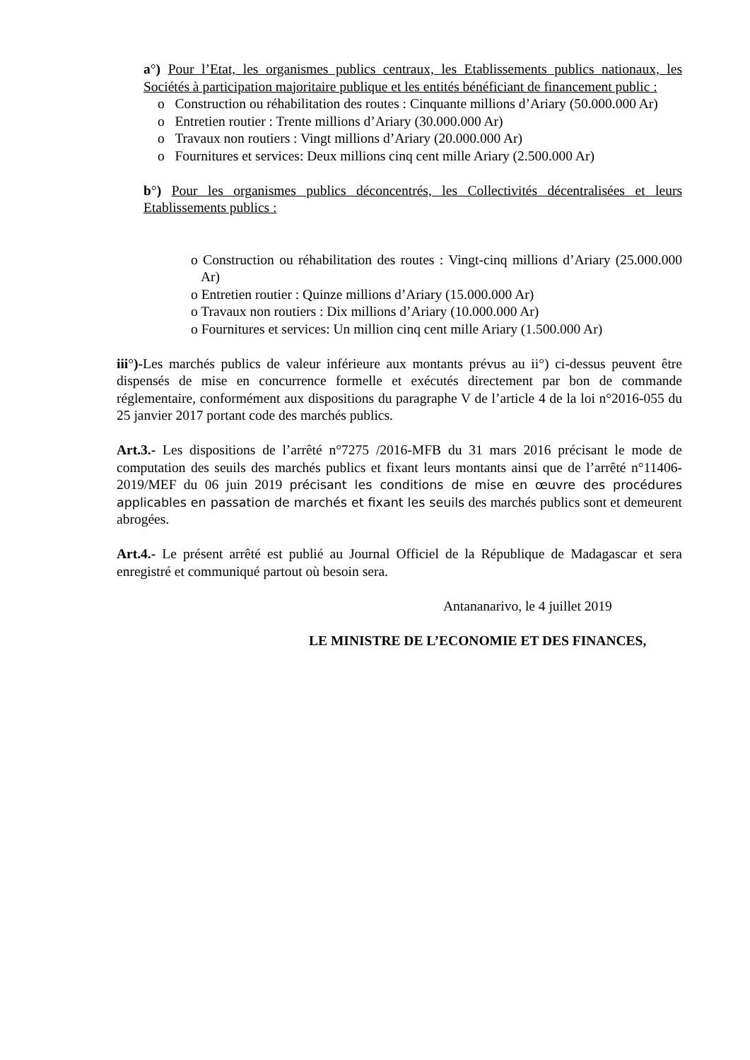a°) Pour l’Etat, les organismes publics centraux, les Etablissements publics nationaux, les Sociétés à participation majoritaire publique et les entités bénéficiant de financement public :
o Construction ou réhabilitation des routes : Cinquante millions d’Ariary (50.000.000 Ar)
o Entretien routier : Trente millions d’Ariary (30.000.000 Ar)
o Travaux non routiers : Vingt millions d’Ariary (20.000.000 Ar)
o Fournitures et services: Deux millions cinq cent mille Ariary (2.500.000 Ar)
b°) Pour les organismes publics déconcentrés, les Collectivités décentralisées et leurs Etablissements publics :
o Construction ou réhabilitation des routes : Vingt-cinq millions d’Ariary (25.000.000 Ar)
o Entretien routier : Quinze millions d’Ariary (15.000.000 Ar)
o Travaux non routiers : Dix millions d’Ariary (10.000.000 Ar)
o Fournitures et services: Un million cinq cent mille Ariary (1.500.000 Ar)
iii°)-Les marchés publics de valeur inférieure aux montants prévus au ii°) ci-dessus peuvent être dispensés de mise en concurrence formelle et exécutés directement par bon de commande réglementaire, conformément aux dispositions du paragraphe V de l’article 4 de la loi n°2016-055 du 25 janvier 2017 portant code des marchés publics.
Art.3.- Les dispositions de l’arrêté n°7275 /2016-MFB du 31 mars 2016 précisant le mode de computation des seuils des marchés publics et fixant leurs montants ainsi que de l’arrêté n°11406-2019/MEF du 06 juin 2019 précisant les conditions de mise en œuvre des procédures applicables en passation de marchés et fixant les seuils des marchés publics sont et demeurent abrogées.
Art.4.- Le présent arrêté est publié au Journal Officiel de la République de Madagascar et sera enregistré et communiqué partout où besoin sera.
Antananarivo, le 4 juillet 2019
LE MINISTRE DE L’ECONOMIE ET DES FINANCES,